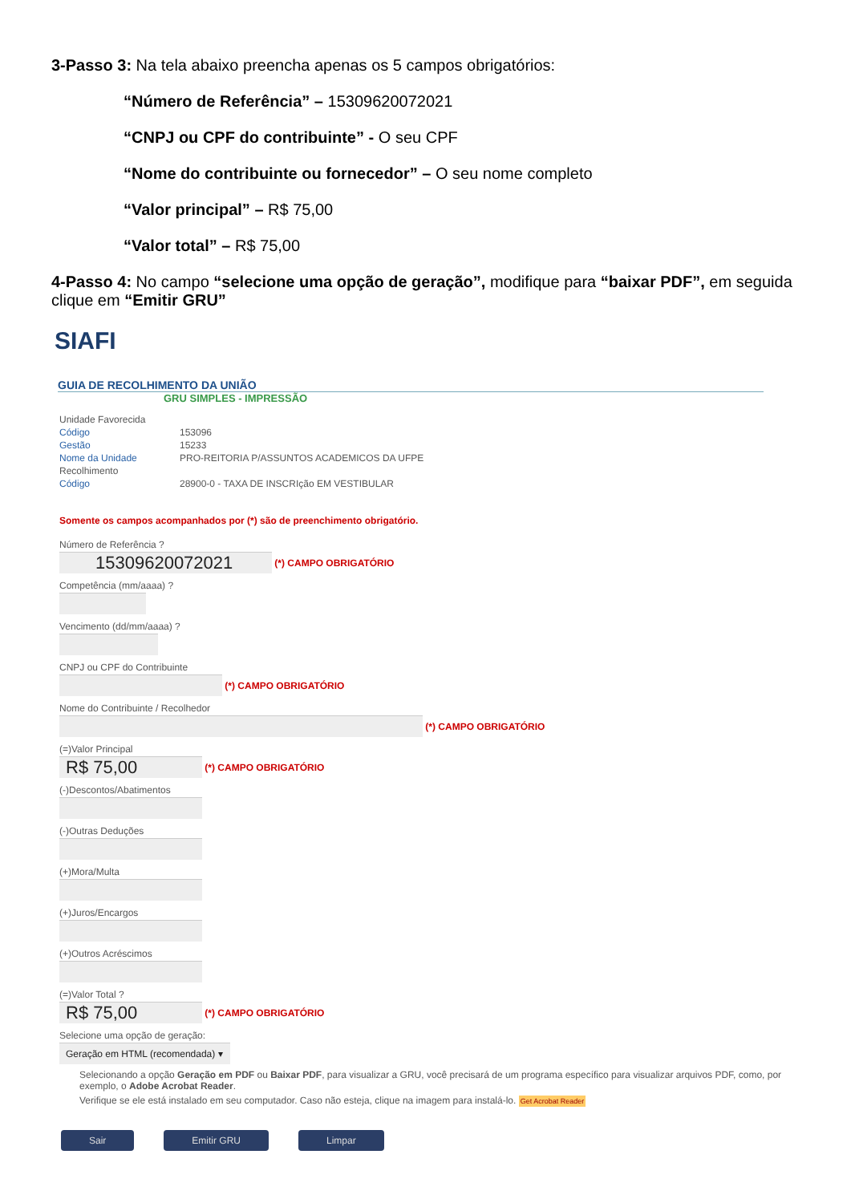3-Passo 3: Na tela abaixo preencha apenas os 5 campos obrigatórios:
“Número de Referência” – 15309620072021
“CNPJ ou CPF do contribuinte” - O seu CPF
“Nome do contribuinte ou fornecedor” – O seu nome completo
“Valor principal” – R$ 75,00
“Valor total” – R$ 75,00
4-Passo 4: No campo “selecione uma opção de geração”, modifique para “baixar PDF”, em seguida clique em “Emitir GRU”
SIAFI
GUIA DE RECOLHIMENTO DA UNIÃO
GRU SIMPLES - IMPRESSÃO
| Unidade Favorecida | |
| Código | 153096 |
| Gestão | 15233 |
| Nome da Unidade | PRO-REITORIA P/ASSUNTOS ACADEMICOS DA UFPE |
| Recolhimento | |
| Código | 28900-0 - TAXA DE INSCRIção EM VESTIBULAR |
Somente os campos acompanhados por (*) são de preenchimento obrigatório.
Número de Referência ?
15309620072021
(*) CAMPO OBRIGATÓRIO
Competência (mm/aaaa) ?
Vencimento (dd/mm/aaaa) ?
CNPJ ou CPF do Contribuinte
(*) CAMPO OBRIGATÓRIO
Nome do Contribuinte / Recolhedor
(*) CAMPO OBRIGATÓRIO
(=)Valor Principal
R$ 75,00
(*) CAMPO OBRIGATÓRIO
(-)Descontos/Abatimentos
(-)Outras Deduções
(+)Mora/Multa
(+)Juros/Encargos
(+)Outros Acréscimos
(=)Valor Total ?
R$ 75,00
(*) CAMPO OBRIGATÓRIO
Selecione uma opção de geração:
Geração em HTML (recomendada) ▾
Selecionando a opção Geração em PDF ou Baixar PDF, para visualizar a GRU, você precisará de um programa específico para visualizar arquivos PDF, como, por exemplo, o Adobe Acrobat Reader.
Verifique se ele está instalado em seu computador. Caso não esteja, clique na imagem para instalá-lo. Get Acrobat Reader
Sair Emitir GRU Limpar